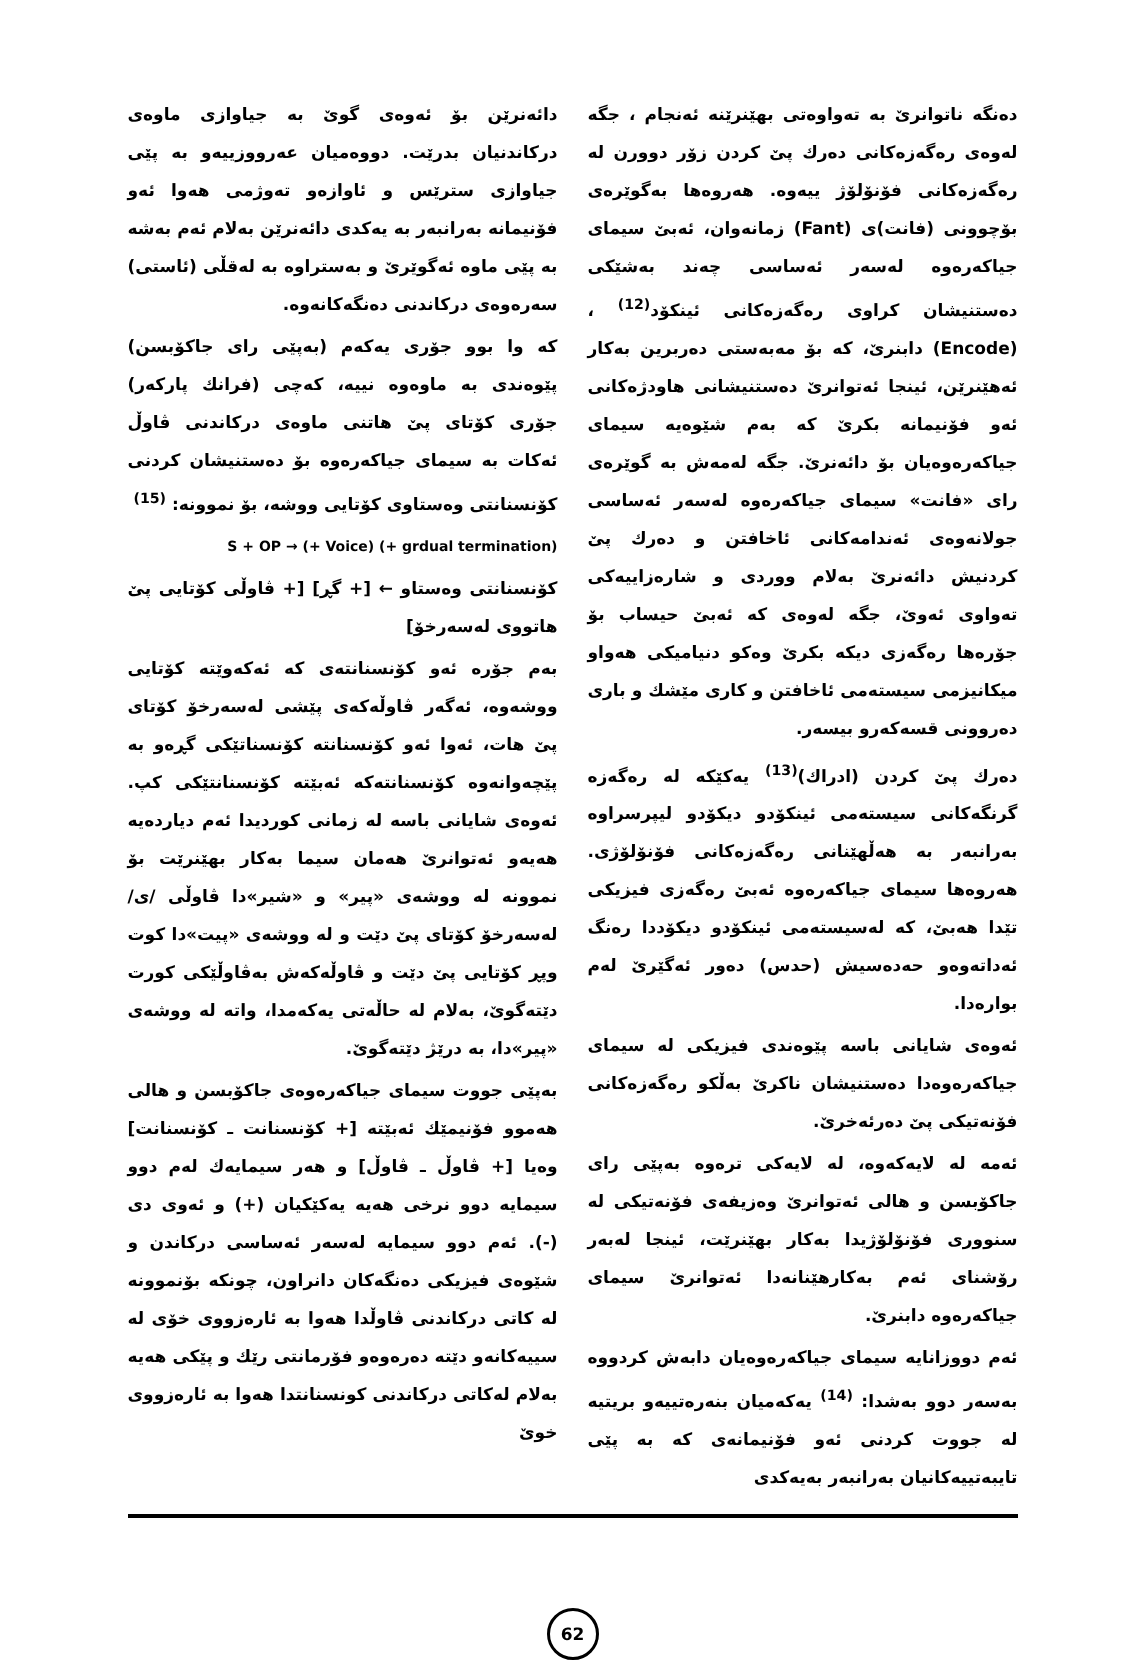دەنگە ناتوانرێ بە تەواوەتی بهێنرێنە ئەنجام ، جگە لەوەی رەگەزەکانی دەرك پێ کردن زۆر دوورن لە رەگەزەکانی فۆنۆلۆژ ییەوە. هەروەها بەگوێرەی بۆچوونی (فانت)ی (Fant) زمانەوان، ئەبێ سیمای جیاکەرەوە لەسەر ئەساسی چەند بەشێکی دەستنیشان کراوی رەگەزەکانی ئینکۆد<sup>(12)</sup> ، (Encode) دابنرێ، کە بۆ مەبەستی دەربرین بەکار ئەهێنرێن، ئینجا ئەتوانرێ دەستنیشانی هاودژەکانی ئەو فۆنیمانە بکرێ کە بەم شێوەیە سیمای جیاکەرەوەیان بۆ دائەنرێ. جگە لەمەش بە گوێرەی رای «فانت» سیمای جیاکەرەوە لەسەر ئەساسی جولانەوەی ئەندامەکانی ئاخافتن و دەرك پێ کردنیش دائەنرێ بەلام ووردی و شارەزاییەکی تەواوی ئەوێ، جگە لەوەی کە ئەبێ حیساب بۆ جۆرەها رەگەزی دیکە بکرێ وەکو دنیامیکی هەواو میکانیزمی سیستەمی ئاخافتن و کاری مێشك و باری دەروونی قسەکەرو بیسەر.
دەرك پێ کردن (ادراك)<sup>(13)</sup> یەکێکە لە رەگەزە گرنگەکانی سیستەمی ئینکۆدو دیکۆدو لیپرسراوە بەرانبەر بە هەڵهێنانی رەگەزەکانی فۆنۆلۆژی. هەروەها سیمای جیاکەرەوە ئەبێ رەگەزی فیزیکی تێدا هەبێ، کە لەسیستەمی ئینکۆدو دیکۆددا رەنگ ئەداتەوەو حەدەسیش (حدس) دەور ئەگێرێ لەم بوارەدا.
ئەوەی شایانی باسە پێوەندی فیزیکی لە سیمای جیاکەرەوەدا دەستنیشان ناکرێ بەڵکو رەگەزەکانی فۆنەتیکی پێ دەرئەخرێ.
ئەمە لە لایەکەوە، لە لایەکی ترەوە بەپێی رای جاکۆبسن و هالی ئەتوانرێ وەزیفەی فۆنەتیکی لە سنووری فۆنۆلۆژیدا بەکار بهێنرێت، ئینجا لەبەر رۆشنای ئەم بەکارهێنانەدا ئەتوانرێ سیمای جیاکەرەوە دابنرێ.
ئەم دووزانایە سیمای جیاکەرەوەیان دابەش کردووە بەسەر دوو بەشدا: <sup>(14)</sup> یەکەمیان بنەرەتییەو بریتیە لە جووت کردنی ئەو فۆنیمانەی کە بە پێی تایبەتییەکانیان بەرانبەر بەیەکدی
دائەنرێن بۆ ئەوەی گوێ بە جیاوازی ماوەی درکاندنیان بدرێت. دووەمیان عەرووزییەو بە پێی جیاوازی سترێس و ئاوازەو تەوژمی هەوا ئەو فۆنیمانە بەرانبەر بە یەکدی دائەنرێن بەلام ئەم بەشە بە پێی ماوە ئەگوێرێ و بەستراوە بە لەقڵی (ئاستی) سەرەوەی درکاندنی دەنگەکانەوە.
کە وا بوو جۆری یەکەم (بەپێی رای جاکۆبسن) پێوەندی بە ماوەوە نییە، کەچی (فرانك پارکەر) جۆری کۆتای پێ هاتنی ماوەی درکاندنی ڤاوڵ ئەکات بە سیمای جیاکەرەوە بۆ دەستنیشان کردنی کۆنسنانتی وەستاوی کۆتایی ووشە، بۆ نموونە: <sup>(15)</sup>
S + OP → (+ Voice) (+ grdual termination)
کۆنسنانتی وەستاو ← [+ گڕ] [+ ڤاوڵی کۆتایی پێ هاتووی لەسەرخۆ]
بەم جۆرە ئەو کۆنسنانتەی کە ئەکەوێتە کۆتایی ووشەوە، ئەگەر ڤاوڵەکەی پێشی لەسەرخۆ کۆتای پێ هات، ئەوا ئەو کۆنسنانتە کۆنسناتێکی گڕەو بە پێچەوانەوە کۆنسنانتەکە ئەبێتە کۆنسنانتێکی کپ. ئەوەی شایانی باسە لە زمانی کوردیدا ئەم دیاردەیە هەیەو ئەتوانرێ هەمان سیما بەکار بهێنرێت بۆ نموونە لە ووشەی «پیر» و «شیر»دا ڤاوڵی /ی/ لەسەرخۆ کۆتای پێ دێت و لە ووشەی «پیت»دا کوت وپڕ کۆتایی پێ دێت و ڤاوڵەکەش بەڤاوڵێکی کورت دێتەگوێ، بەلام لە حاڵەتی یەکەمدا، واتە لە ووشەی «پیر»دا، بە درێژ دێتەگوێ.
بەپێی جووت سیمای جیاکەرەوەی جاکۆبسن و هالی هەموو فۆنیمێك ئەبێتە [+ کۆنسنانت ـ کۆنسنانت] وەیا [+ ڤاوڵ ـ ڤاوڵ] و هەر سیمایەك لەم دوو سیمایە دوو نرخی هەیە یەکێکیان (+) و ئەوی دی (-). ئەم دوو سیمایە لەسەر ئەساسی درکاندن و شێوەی فیزیکی دەنگەکان دانراون، چونکە بۆنموونە لە کاتی درکاندنی ڤاوڵدا هەوا بە ئارەزووی خۆی لە سییەکانەو دێتە دەرەوەو فۆرمانتی رێك و پێکی هەیە بەلام لەکاتی درکاندنی کونسنانتدا هەوا بە ئارەزووی خوێ
62